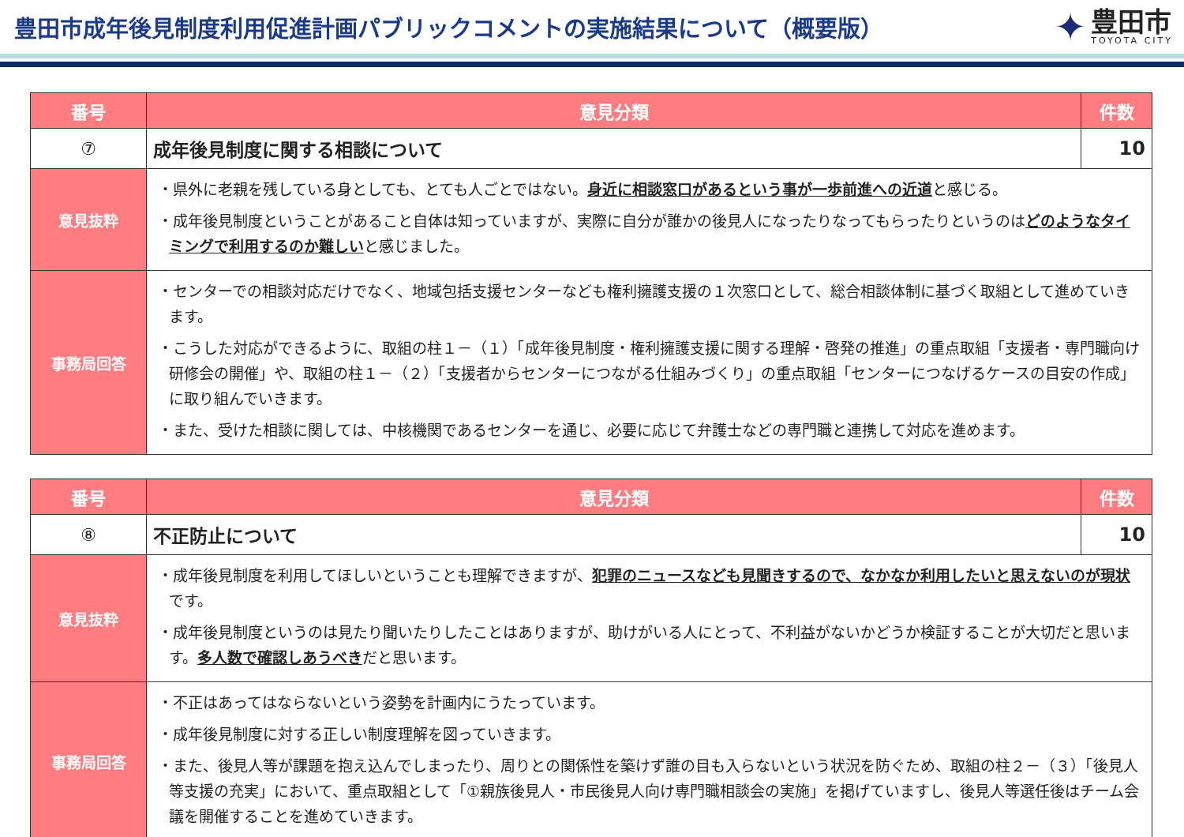豊田市成年後見制度利用促進計画パブリックコメントの実施結果について（概要版）
✦
豊田市
TOYOTA CITY
| 番号 | 意見分類 | 件数 |
| --- | --- | --- |
| ⑦ | 成年後見制度に関する相談について | 10 |
| 意見抜粋 | ・県外に老親を残している身としても、とても人ごとではない。 身近に相談窓口があるという事が一歩前進への近道 と感じる。 ・成年後見制度ということがあること自体は知っていますが、実際に自分が誰かの後見人になったりなってもらったりというのは どのようなタイミングで利用するのか難しい と感じました。 | |
| 事務局回答 | ・センターでの相談対応だけでなく、地域包括支援センターなども権利擁護支援の１次窓口として、総合相談体制に基づく取組として進めていきます。 ・こうした対応ができるように、取組の柱１－（１）「成年後見制度・権利擁護支援に関する理解・啓発の推進」の重点取組「支援者・専門職向け研修会の開催」や、取組の柱１－（２）「支援者からセンターにつながる仕組みづくり」の重点取組「センターにつなげるケースの目安の作成」に取り組んでいきます。 ・また、受けた相談に関しては、中核機関であるセンターを通じ、必要に応じて弁護士などの専門職と連携して対応を進めます。 | |
| 番号 | 意見分類 | 件数 |
| --- | --- | --- |
| ⑧ | 不正防止について | 10 |
| 意見抜粋 | ・成年後見制度を利用してほしいということも理解できますが、 犯罪のニュースなども見聞きするので、なかなか利用したいと思えないのが現状 です。 ・成年後見制度というのは見たり聞いたりしたことはありますが、助けがいる人にとって、不利益がないかどうか検証することが大切だと思います。 多人数で確認しあうべき だと思います。 | |
| 事務局回答 | ・不正はあってはならないという姿勢を計画内にうたっています。 ・成年後見制度に対する正しい制度理解を図っていきます。 ・また、後見人等が課題を抱え込んでしまったり、周りとの関係性を築けず誰の目も入らないという状況を防ぐため、取組の柱２－（３）「後見人等支援の充実」において、重点取組として「①親族後見人・市民後見人向け専門職相談会の実施」を掲げていますし、後見人等選任後はチーム会議を開催することを進めていきます。 | |